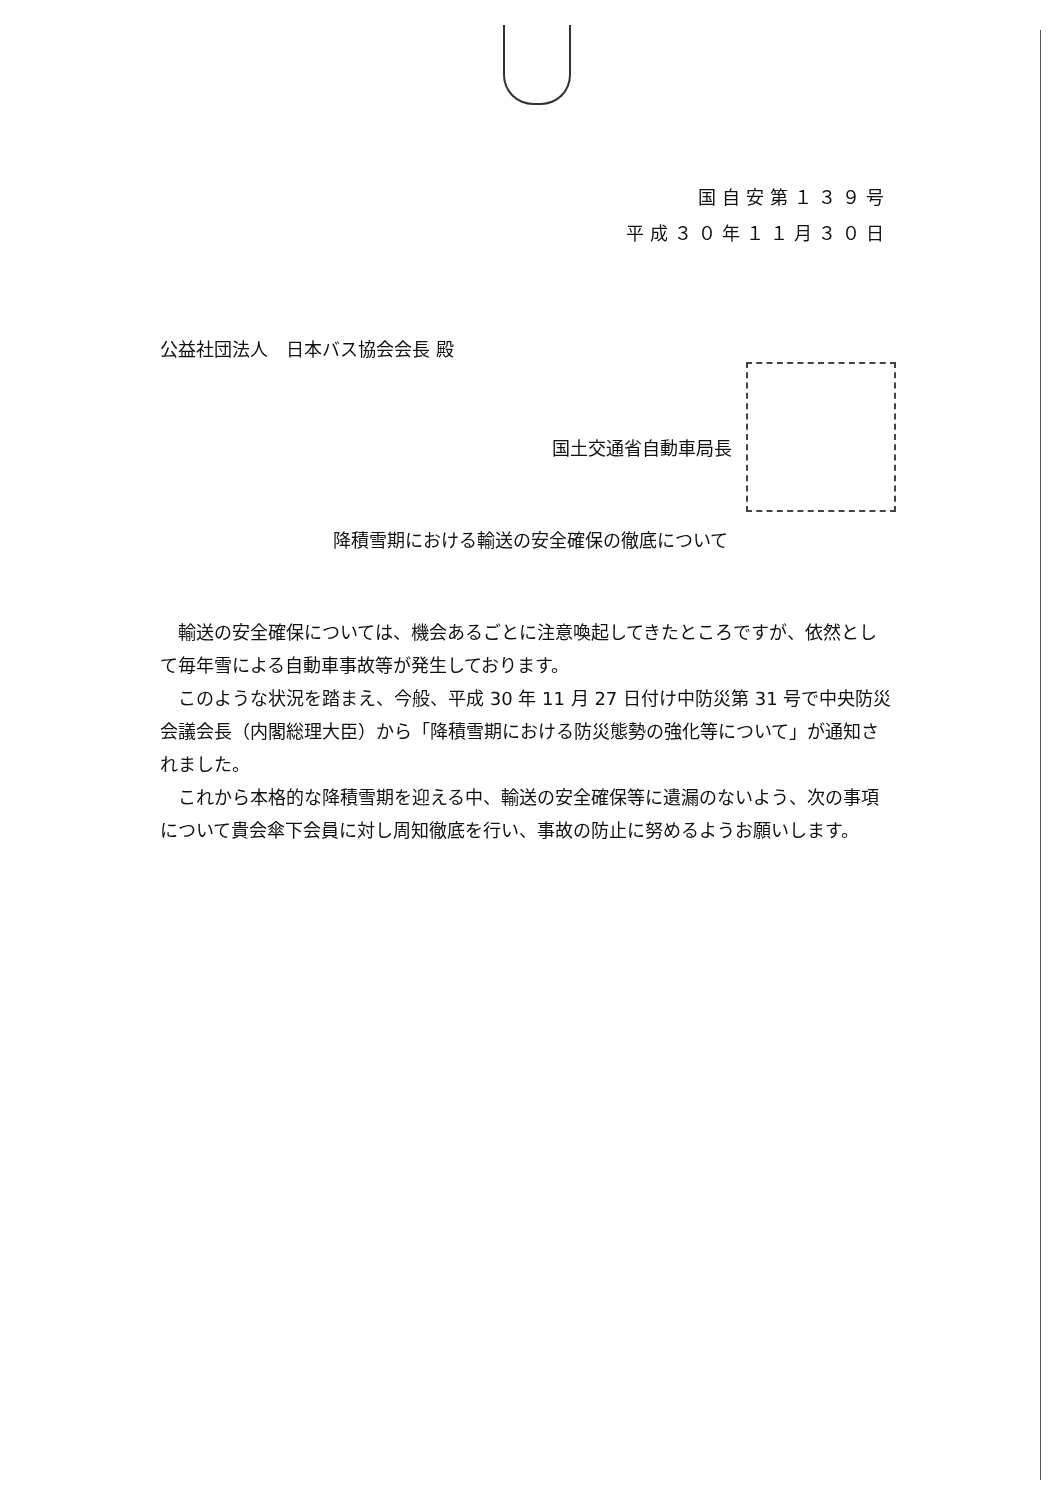国自安第１３９号
平成３０年１１月３０日
公益社団法人　日本バス協会会長 殿
国土交通省自動車局長
降積雪期における輸送の安全確保の徹底について
輸送の安全確保については、機会あるごとに注意喚起してきたところですが、依然として毎年雪による自動車事故等が発生しております。
このような状況を踏まえ、今般、平成 30 年 11 月 27 日付け中防災第 31 号で中央防災会議会長（内閣総理大臣）から「降積雪期における防災態勢の強化等について」が通知されました。
これから本格的な降積雪期を迎える中、輸送の安全確保等に遺漏のないよう、次の事項について貴会傘下会員に対し周知徹底を行い、事故の防止に努めるようお願いします。